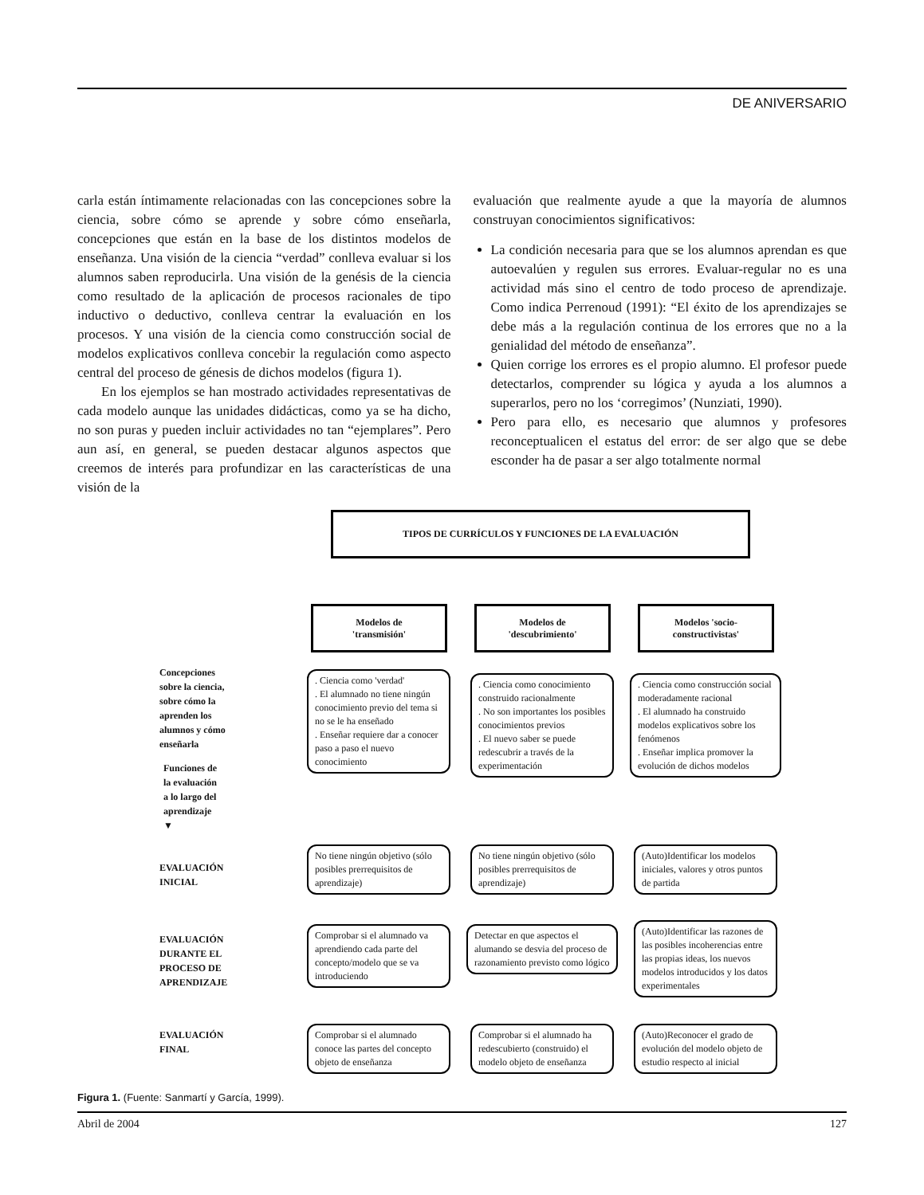DE ANIVERSARIO
carla están íntimamente relacionadas con las concepciones sobre la ciencia, sobre cómo se aprende y sobre cómo enseñarla, concepciones que están en la base de los distintos modelos de enseñanza. Una visión de la ciencia “verdad” conlleva evaluar si los alumnos saben reproducirla. Una visión de la genésis de la ciencia como resultado de la aplicación de procesos racionales de tipo inductivo o deductivo, conlleva centrar la evaluación en los procesos. Y una visión de la ciencia como construcción social de modelos explicativos conlleva concebir la regulación como aspecto central del proceso de génesis de dichos modelos (figura 1).
En los ejemplos se han mostrado actividades representativas de cada modelo aunque las unidades didácticas, como ya se ha dicho, no son puras y pueden incluir actividades no tan “ejemplares”. Pero aun así, en general, se pueden destacar algunos aspectos que creemos de interés para profundizar en las características de una visión de la
evaluación que realmente ayude a que la mayoría de alumnos construyan conocimientos significativos:
La condición necesaria para que se los alumnos aprendan es que autoevalúen y regulen sus errores. Evaluar-regular no es una actividad más sino el centro de todo proceso de aprendizaje. Como indica Perrenoud (1991): “El éxito de los aprendizajes se debe más a la regulación continua de los errores que no a la genialidad del método de enseñanza”.
Quien corrige los errores es el propio alumno. El profesor puede detectarlos, comprender su lógica y ayuda a los alumnos a superarlos, pero no los ‘corregimos’ (Nunziati, 1990).
Pero para ello, es necesario que alumnos y profesores reconceptualicen el estatus del error: de ser algo que se debe esconder ha de pasar a ser algo totalmente normal
TIPOS DE CURRÍCULOS Y FUNCIONES DE LA EVALUACIÓN
Modelos de
'transmisión'
Modelos de
'descubrimiento'
Modelos 'socio-
constructivistas'
Concepciones
sobre la ciencia,
sobre cómo la
aprenden los
alumnos y cómo
enseñarla
Funciones de
la evaluación
a lo largo del
aprendizaje
▼
EVALUACIÓN
INICIAL
EVALUACIÓN
DURANTE EL
PROCESO DE
APRENDIZAJE
EVALUACIÓN
FINAL
. Ciencia como 'verdad'
. El alumnado no tiene ningún conocimiento previo del tema si no se le ha enseñado
. Enseñar requiere dar a conocer paso a paso el nuevo conocimiento
. Ciencia como conocimiento construido racionalmente
. No son importantes los posibles conocimientos previos
. El nuevo saber se puede redescubrir a través de la experimentación
. Ciencia como construcción social moderadamente racional
. El alumnado ha construido modelos explicativos sobre los fenómenos
. Enseñar implica promover la evolución de dichos modelos
No tiene ningún objetivo (sólo posibles prerrequisitos de aprendizaje)
No tiene ningún objetivo (sólo posibles prerrequisitos de aprendizaje)
(Auto)Identificar los modelos iniciales, valores y otros puntos de partida
Comprobar si el alumnado va aprendiendo cada parte del concepto/modelo que se va introduciendo
Detectar en que aspectos el alumando se desvia del proceso de razonamiento previsto como lógico
(Auto)Identificar las razones de las posibles incoherencias entre las propias ideas, los nuevos modelos introducidos y los datos experimentales
Comprobar si el alumnado conoce las partes del concepto objeto de enseñanza
Comprobar si el alumnado ha redescubierto (construido) el modelo objeto de enseñanza
(Auto)Reconocer el grado de evolución del modelo objeto de estudio respecto al inicial
Figura 1. (Fuente: Sanmartí y García, 1999).
Abril de 2004 127